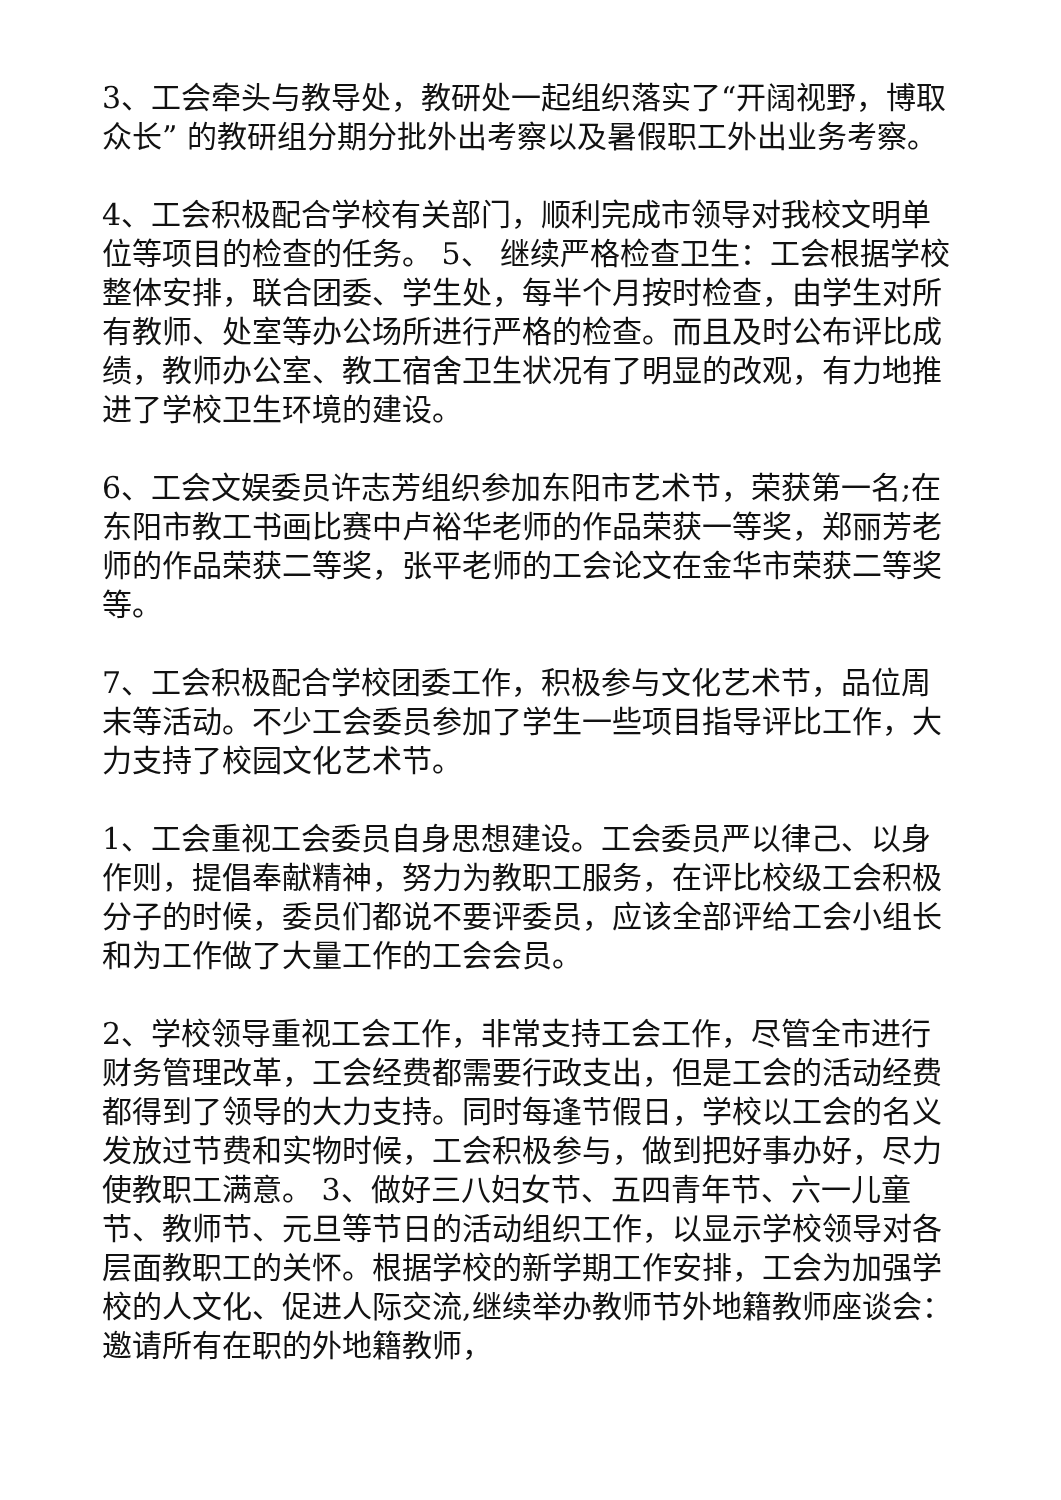3、工会牵头与教导处，教研处一起组织落实了“开阔视野，博取众长” 的教研组分期分批外出考察以及暑假职工外出业务考察。
4、工会积极配合学校有关部门，顺利完成市领导对我校文明单位等项目的检查的任务。 5、 继续严格检查卫生：工会根据学校整体安排，联合团委、学生处，每半个月按时检查，由学生对所有教师、处室等办公场所进行严格的检查。而且及时公布评比成绩，教师办公室、教工宿舍卫生状况有了明显的改观，有力地推进了学校卫生环境的建设。
6、工会文娱委员许志芳组织参加东阳市艺术节，荣获第一名;在东阳市教工书画比赛中卢裕华老师的作品荣获一等奖，郑丽芳老师的作品荣获二等奖，张平老师的工会论文在金华市荣获二等奖等。
7、工会积极配合学校团委工作，积极参与文化艺术节，品位周末等活动。不少工会委员参加了学生一些项目指导评比工作，大力支持了校园文化艺术节。
1、工会重视工会委员自身思想建设。工会委员严以律己、以身作则，提倡奉献精神，努力为教职工服务，在评比校级工会积极分子的时候，委员们都说不要评委员，应该全部评给工会小组长和为工作做了大量工作的工会会员。
2、学校领导重视工会工作，非常支持工会工作，尽管全市进行财务管理改革，工会经费都需要行政支出，但是工会的活动经费都得到了领导的大力支持。同时每逢节假日，学校以工会的名义发放过节费和实物时候，工会积极参与，做到把好事办好，尽力使教职工满意。 3、做好三八妇女节、五四青年节、六一儿童节、教师节、元旦等节日的活动组织工作，以显示学校领导对各层面教职工的关怀。根据学校的新学期工作安排，工会为加强学校的人文化、促进人际交流,继续举办教师节外地籍教师座谈会：邀请所有在职的外地籍教师，